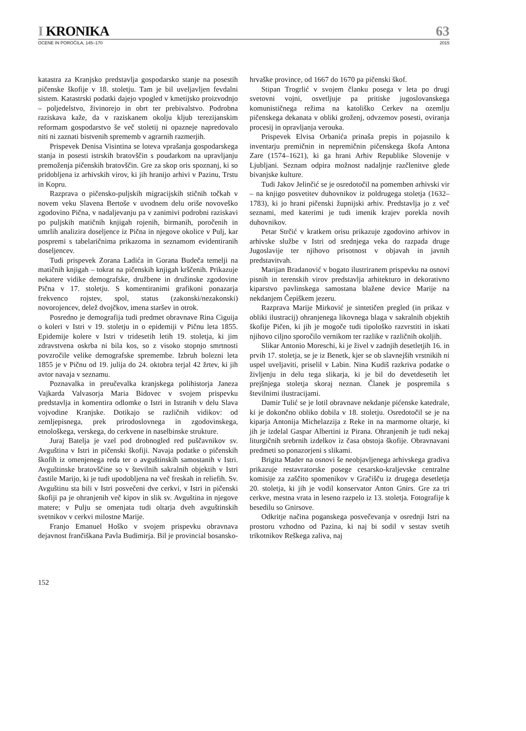I KRONIKA
63
OCENE IN POROČILA, 145–170 2015
katastra za Kranjsko predstavlja gospodarsko stanje na posestih pičenske škofije v 18. stoletju. Tam je bil uveljavljen fevdalni sistem. Katastrski podatki dajejo vpogled v kmetijsko proizvodnjo – poljedelstvo, živinorejo in obrt ter prebivalstvo. Podrobna raziskava kaže, da v raziskanem okolju kljub terezijanskim reformam gospodarstvo še več stoletij ni opazneje napredovalo niti ni zaznati bistvenih sprememb v agrarnih razmerjih.
Prispevek Denisa Visintina se loteva vprašanja gospodarskega stanja in posesti istrskih bratovščin s poudarkom na upravljanju premoženja pičenskih bratovščin. Gre za skop oris spoznanj, ki so pridobljena iz arhivskih virov, ki jih hranijo arhivi v Pazinu, Trstu in Kopru.
Razprava o pičensko-puljskih migracijskih stičnih točkah v novem veku Slavena Bertoše v uvodnem delu oriše novoveško zgodovino Pična, v nadaljevanju pa v zanimivi podrobni raziskavi po puljskih matičnih knjigah rojenih, birmanih, poročenih in umrlih analizira doseljence iz Pična in njegove okolice v Pulj, kar pospremi s tabelaričnima prikazoma in seznamom evidentiranih doseljencev.
Tudi prispevek Zorana Ladića in Gorana Budeča temelji na matičnih knjigah – tokrat na pičenskih knjigah krščenih. Prikazuje nekatere vidike demografske, družbene in družinske zgodovine Pična v 17. stoletju. S komentiranimi grafikoni ponazarja frekvenco rojstev, spol, status (zakonski/nezakonski) novorojencev, delež dvojčkov, imena staršev in otrok.
Posredno je demografija tudi predmet obravnave Rina Ciguija o koleri v Istri v 19. stoletju in o epidemiji v Pičnu leta 1855. Epidemije kolere v Istri v tridesetih letih 19. stoletja, ki jim zdravstvena oskrba ni bila kos, so z visoko stopnjo smrtnosti povzročile velike demografske spremembe. Izbruh bolezni leta 1855 je v Pičnu od 19. julija do 24. oktobra terjal 42 žrtev, ki jih avtor navaja v seznamu.
Poznavalka in preučevalka kranjskega polihistorja Janeza Vajkarda Valvasorja Maria Bidovec v svojem prispevku predstavlja in komentira odlomke o Istri in Istranih v delu Slava vojvodine Kranjske. Dotikajo se različnih vidikov: od zemljepisnega, prek prirodoslovnega in zgodovinskega, etnološkega, verskega, do cerkvene in naselbinske strukture.
Juraj Batelja je vzel pod drobnogled red puščavnikov sv. Avguština v Istri in pičenski škofiji. Navaja podatke o pičenskih škofih iz omenjenega reda ter o avguštinskih samostanih v Istri. Avguštinske bratovščine so v številnih sakralnih objektih v Istri častile Marijo, ki je tudi upodobljena na več freskah in reliefih. Sv. Avguštinu sta bili v Istri posvečeni dve cerkvi, v Istri in pičenski škofiji pa je ohranjenih več kipov in slik sv. Avguština in njegove matere; v Pulju se omenjata tudi oltarja dveh avguštinskih svetnikov v cerkvi milostne Marije.
Franjo Emanuel Hoško v svojem prispevku obravnava dejavnost frančiškana Pavla Budimirja. Bil je provincial bosansko-hrvaške province, od 1667 do 1670 pa pičenski škof.
Stipan Trogrlić v svojem članku posega v leta po drugi svetovni vojni, osvetljuje pa pritiske jugoslovanskega komunističnega režima na katoliško Cerkev na ozemlju pičenskega dekanata v obliki groženj, odvzemov posesti, oviranja procesij in opravljanja verouka.
Prispevek Elvisa Orbanića prinaša prepis in pojasnilo k inventarju premičnin in nepremičnin pičenskega škofa Antona Zare (1574–1621), ki ga hrani Arhiv Republike Slovenije v Ljubljani. Seznam odpira možnost nadaljnje razčlenitve glede bivanjske kulture.
Tudi Jakov Jelinčić se je osredotočil na pomemben arhivski vir – na knjigo posvetitev duhovnikov iz poldrugega stoletja (1632–1783), ki jo hrani pičenski župnijski arhiv. Predstavlja jo z več seznami, med katerimi je tudi imenik krajev porekla novih duhovnikov.
Petar Strčić v kratkem orisu prikazuje zgodovino arhivov in arhivske službe v Istri od srednjega veka do razpada druge Jugoslavije ter njihovo prisotnost v objavah in javnih predstavitvah.
Marijan Bradanović v bogato ilustriranem prispevku na osnovi pisnih in terenskih virov predstavlja arhitekturo in dekorativno kiparstvo pavlinskega samostana blažene device Marije na nekdanjem Čepiškem jezeru.
Razprava Marije Mirković je sintetičen pregled (in prikaz v obliki ilustracij) ohranjenega likovnega blaga v sakralnih objektih škofije Pičen, ki jih je mogoče tudi tipološko razvrstiti in iskati njihovo ciljno sporočilo vernikom ter razlike v različnih okoljih.
Slikar Antonio Moreschi, ki je živel v zadnjih desetletjih 16. in prvih 17. stoletja, se je iz Benetk, kjer se ob slavnejših vrstnikih ni uspel uveljaviti, priselil v Labin. Nina Kudiš razkriva podatke o življenju in delu tega slikarja, ki je bil do devetdesetih let prejšnjega stoletja skoraj neznan. Članek je pospremila s številnimi ilustracijami.
Damir Tulić se je lotil obravnave nekdanje pićenske katedrale, ki je dokončno obliko dobila v 18. stoletju. Osredotočil se je na kiparja Antonija Michelazzija z Reke in na marmorne oltarje, ki jih je izdelal Gaspar Albertini iz Pirana. Ohranjenih je tudi nekaj liturgičnih srebrnih izdelkov iz časa obstoja škofije. Obravnavani predmeti so ponazorjeni s slikami.
Brigita Mader na osnovi še neobjavljenega arhivskega gradiva prikazuje restavratorske posege cesarsko-kraljevske centralne komisije za zaščito spomenikov v Gračišču iz drugega desetletja 20. stoletja, ki jih je vodil konservator Anton Gnirs. Gre za tri cerkve, mestna vrata in leseno razpelo iz 13. stoletja. Fotografije k besedilu so Gnirsove.
Odkritje načina poganskega posvečevanja v osrednji Istri na prostoru vzhodno od Pazina, ki naj bi sodil v sestav svetih trikotnikov Reškega zaliva, naj
152